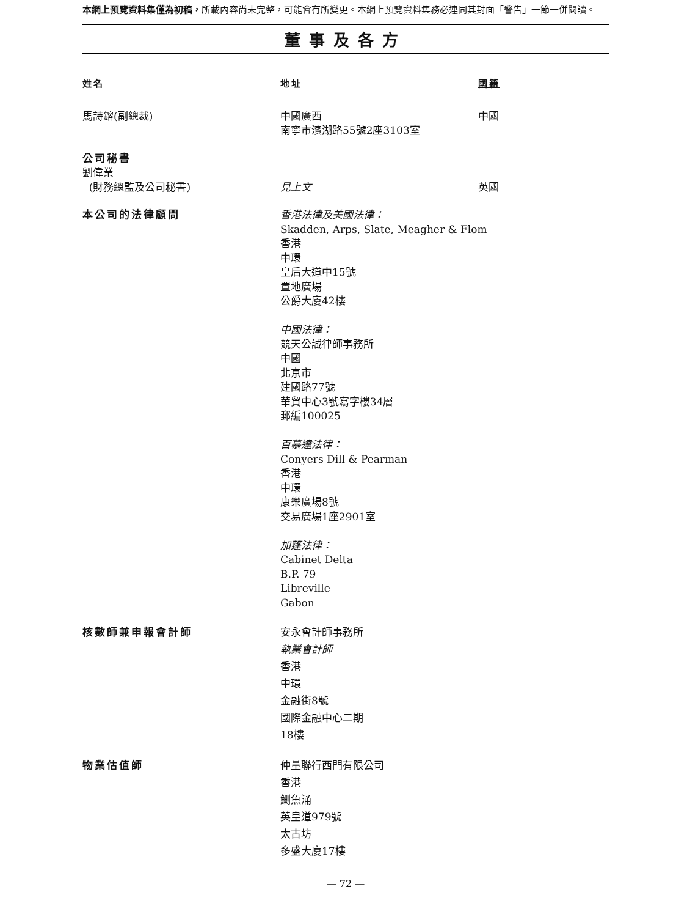本網上預覽資料集僅為初稿，所載內容尚未完整，可能會有所變更。本網上預覽資料集務必連同其封面「警告」一節一併閱讀。
董事及各方
姓名 地址 國籍
馬詩鎔(副總裁) 中國廣西
南寧市濱湖路55號2座3103室
中國
公司秘書
劉偉業
(財務總監及公司秘書)
見上文
英國
本公司的法律顧問 香港法律及美國法律：
Skadden, Arps, Slate, Meagher & Flom
香港
中環
皇后大道中15號
置地廣場
公爵大廈42樓
中國法律：
競天公誠律師事務所
中國
北京市
建國路77號
華貿中心3號寫字樓34層
郵編100025
百慕達法律：
Conyers Dill & Pearman
香港
中環
康樂廣場8號
交易廣場1座2901室
加蓬法律：
Cabinet Delta
B.P. 79
Libreville
Gabon
核數師兼申報會計師 安永會計師事務所
執業會計師
香港
中環
金融街8號
國際金融中心二期
18樓
物業估值師 仲量聯行西門有限公司
香港
鰂魚涌
英皇道979號
太古坊
多盛大廈17樓
— 72 —